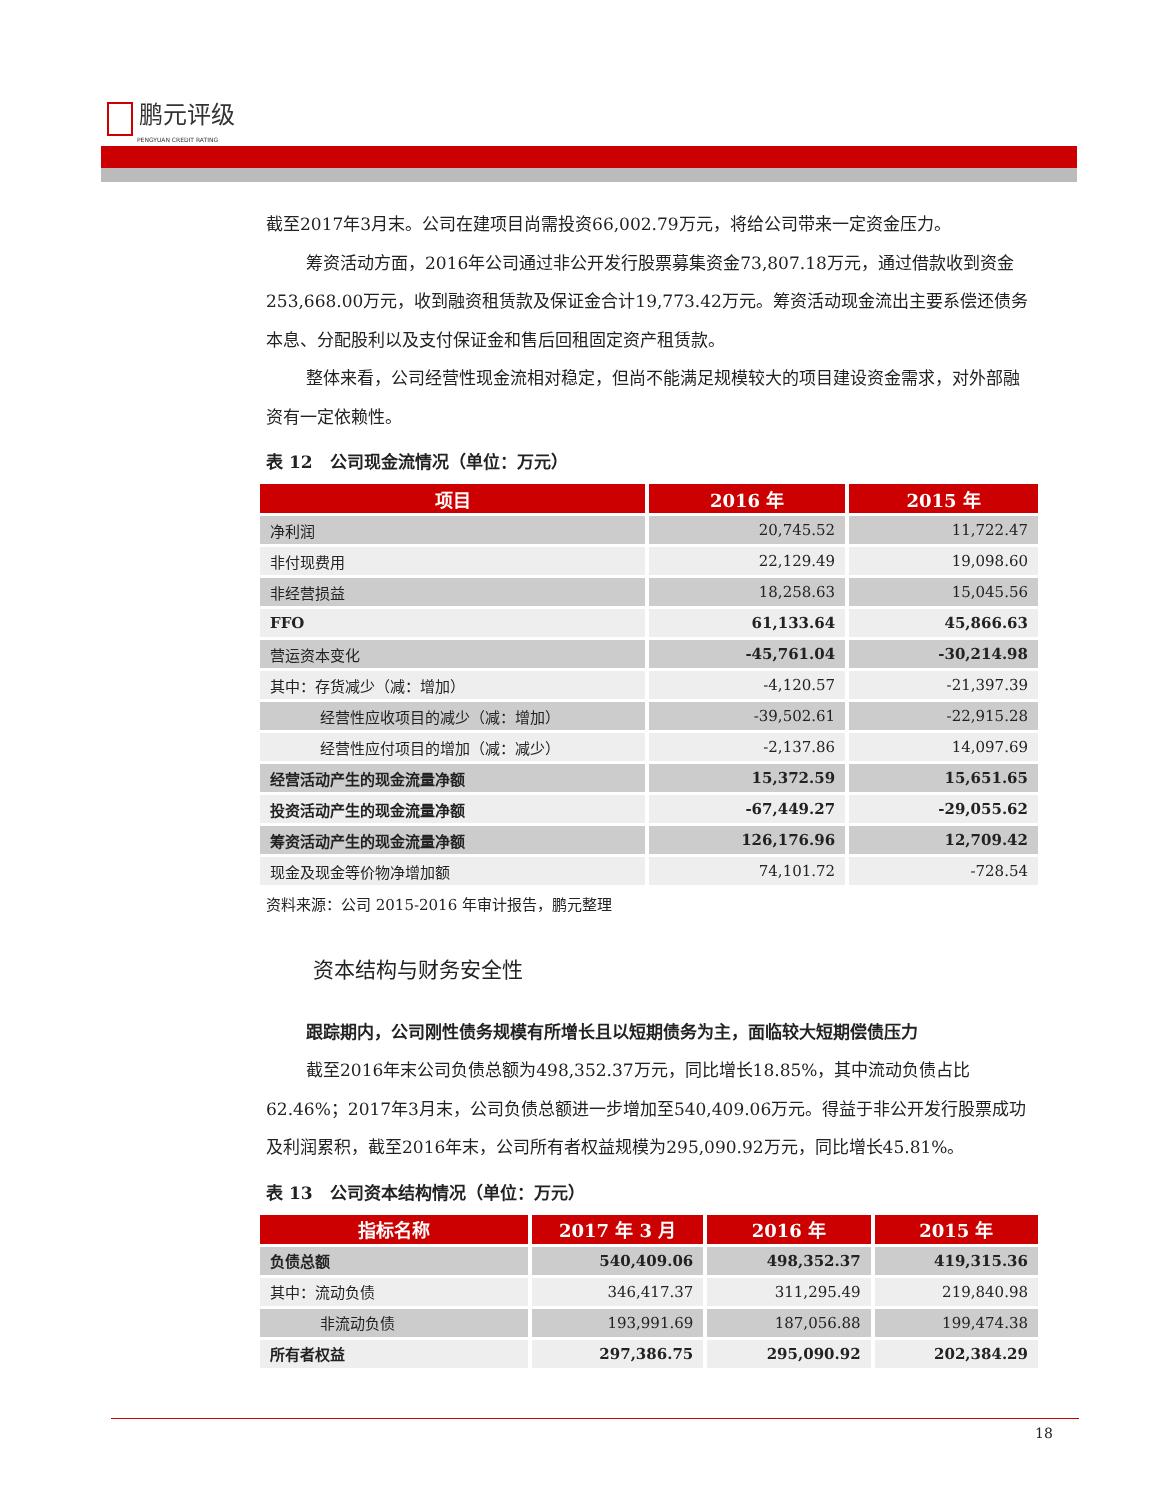鹏元评级
PENGYUAN CREDIT RATING
截至2017年3月末。公司在建项目尚需投资66,002.79万元，将给公司带来一定资金压力。
筹资活动方面，2016年公司通过非公开发行股票募集资金73,807.18万元，通过借款收到资金253,668.00万元，收到融资租赁款及保证金合计19,773.42万元。筹资活动现金流出主要系偿还债务本息、分配股利以及支付保证金和售后回租固定资产租赁款。
整体来看，公司经营性现金流相对稳定，但尚不能满足规模较大的项目建设资金需求，对外部融资有一定依赖性。
表 12　公司现金流情况（单位：万元）
| 项目 | 2016 年 | 2015 年 |
| --- | --- | --- |
| 净利润 | 20,745.52 | 11,722.47 |
| 非付现费用 | 22,129.49 | 19,098.60 |
| 非经营损益 | 18,258.63 | 15,045.56 |
| FFO | 61,133.64 | 45,866.63 |
| 营运资本变化 | -45,761.04 | -30,214.98 |
| 其中：存货减少（减：增加） | -4,120.57 | -21,397.39 |
| 经营性应收项目的减少（减：增加） | -39,502.61 | -22,915.28 |
| 经营性应付项目的增加（减：减少） | -2,137.86 | 14,097.69 |
| 经营活动产生的现金流量净额 | 15,372.59 | 15,651.65 |
| 投资活动产生的现金流量净额 | -67,449.27 | -29,055.62 |
| 筹资活动产生的现金流量净额 | 126,176.96 | 12,709.42 |
| 现金及现金等价物净增加额 | 74,101.72 | -728.54 |
资料来源：公司 2015-2016 年审计报告，鹏元整理
资本结构与财务安全性
跟踪期内，公司刚性债务规模有所增长且以短期债务为主，面临较大短期偿债压力
截至2016年末公司负债总额为498,352.37万元，同比增长18.85%，其中流动负债占比62.46%；2017年3月末，公司负债总额进一步增加至540,409.06万元。得益于非公开发行股票成功及利润累积，截至2016年末，公司所有者权益规模为295,090.92万元，同比增长45.81%。
表 13　公司资本结构情况（单位：万元）
| 指标名称 | 2017 年 3 月 | 2016 年 | 2015 年 |
| --- | --- | --- | --- |
| 负债总额 | 540,409.06 | 498,352.37 | 419,315.36 |
| 其中：流动负债 | 346,417.37 | 311,295.49 | 219,840.98 |
| 非流动负债 | 193,991.69 | 187,056.88 | 199,474.38 |
| 所有者权益 | 297,386.75 | 295,090.92 | 202,384.29 |
18